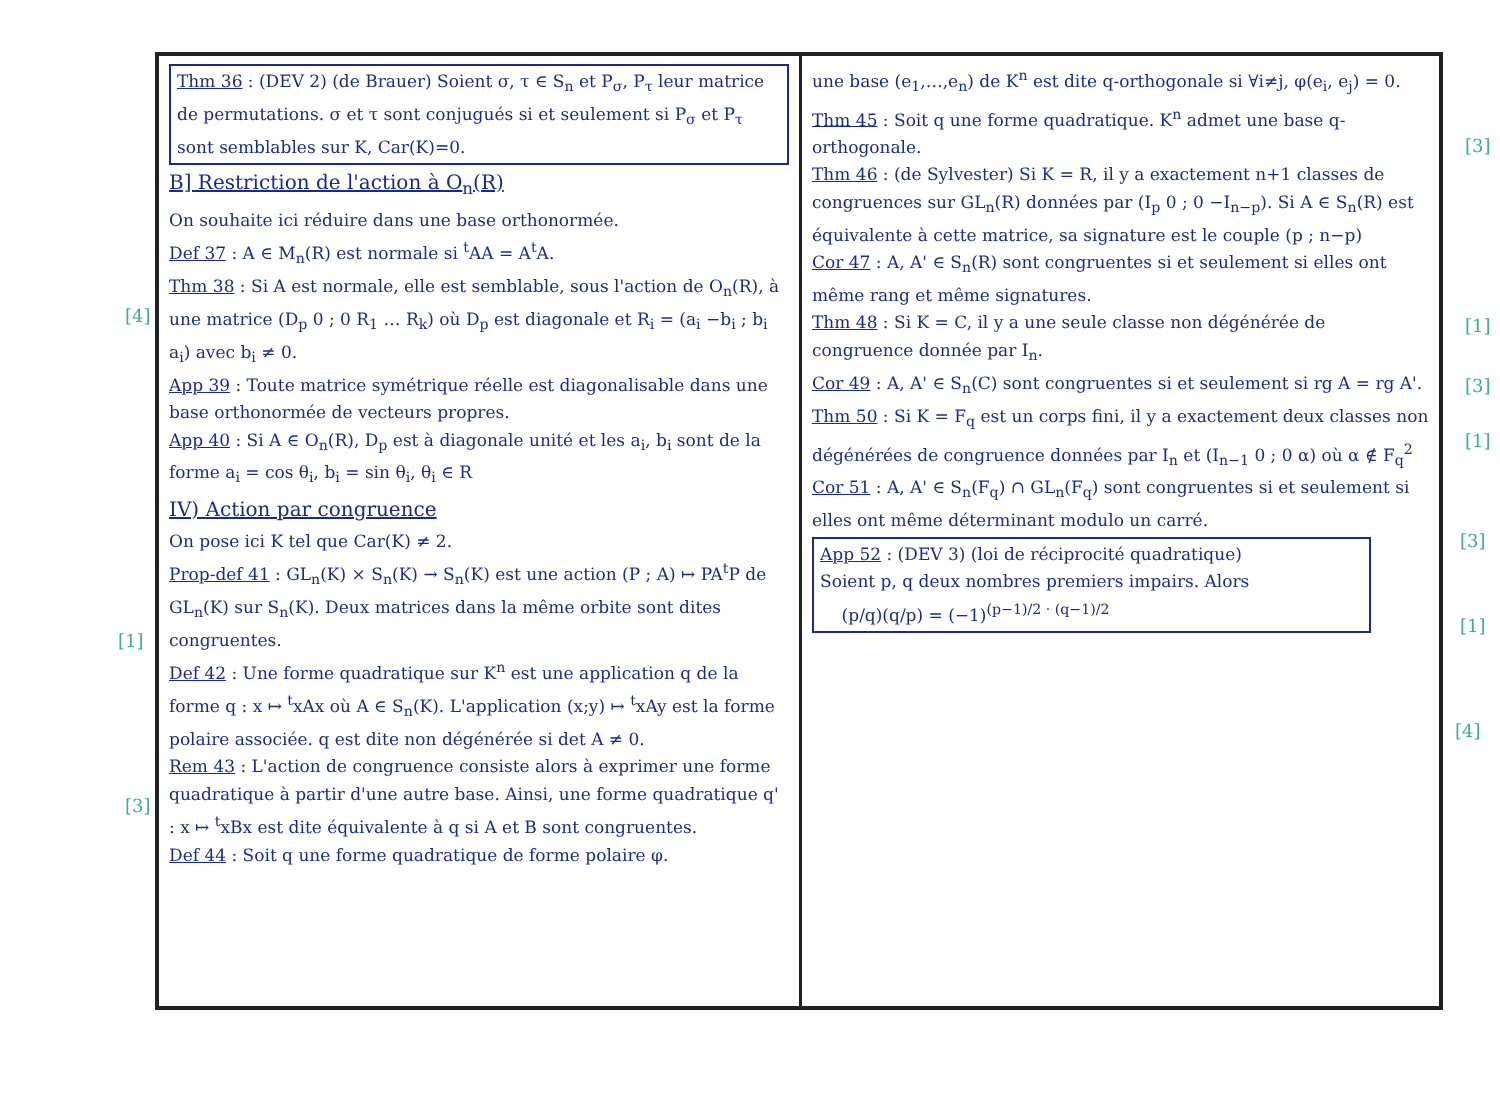Thm 36 : (DEV 2) (de Brauer) Soient σ, τ ∈ S<sub>n</sub> et P<sub>σ</sub>, P<sub>τ</sub> leur matrice de permutations. σ et τ sont conjugués si et seulement si P<sub>σ</sub> et P<sub>τ</sub> sont semblables sur K, Car(K)=0.
B] Restriction de l'action à O<sub>n</sub>(R)
On souhaite ici réduire dans une base orthonormée.
Def 37 : A ∈ M<sub>n</sub>(R) est normale si <sup>t</sup>AA = A<sup>t</sup>A.
Thm 38 : Si A est normale, elle est semblable, sous l'action de O<sub>n</sub>(R), à une matrice (D<sub>p</sub> 0 ; 0 R<sub>1</sub> … R<sub>k</sub>) où D<sub>p</sub> est diagonale et R<sub>i</sub> = (a<sub>i</sub> −b<sub>i</sub> ; b<sub>i</sub> a<sub>i</sub>) avec b<sub>i</sub> ≠ 0.
App 39 : Toute matrice symétrique réelle est diagonalisable dans une base orthonormée de vecteurs propres.
App 40 : Si A ∈ O<sub>n</sub>(R), D<sub>p</sub> est à diagonale unité et les a<sub>i</sub>, b<sub>i</sub> sont de la forme a<sub>i</sub> = cos θ<sub>i</sub>, b<sub>i</sub> = sin θ<sub>i</sub>, θ<sub>i</sub> ∈ R
IV) Action par congruence
On pose ici K tel que Car(K) ≠ 2.
Prop-def 41 : GL<sub>n</sub>(K) × S<sub>n</sub>(K) → S<sub>n</sub>(K) est une action (P ; A) ↦ PA<sup>t</sup>P de GL<sub>n</sub>(K) sur S<sub>n</sub>(K). Deux matrices dans la même orbite sont dites congruentes.
Def 42 : Une forme quadratique sur K<sup>n</sup> est une application q de la forme q : x ↦ <sup>t</sup>xAx où A ∈ S<sub>n</sub>(K). L'application (x;y) ↦ <sup>t</sup>xAy est la forme polaire associée. q est dite non dégénérée si det A ≠ 0.
Rem 43 : L'action de congruence consiste alors à exprimer une forme quadratique à partir d'une autre base. Ainsi, une forme quadratique q' : x ↦ <sup>t</sup>xBx est dite équivalente à q si A et B sont congruentes.
Def 44 : Soit q une forme quadratique de forme polaire φ.
une base (e<sub>1</sub>,…,e<sub>n</sub>) de K<sup>n</sup> est dite q-orthogonale si ∀i≠j, φ(e<sub>i</sub>, e<sub>j</sub>) = 0.
Thm 45 : Soit q une forme quadratique. K<sup>n</sup> admet une base q-orthogonale.
Thm 46 : (de Sylvester) Si K = R, il y a exactement n+1 classes de congruences sur GL<sub>n</sub>(R) données par (I<sub>p</sub> 0 ; 0 −I<sub>n−p</sub>). Si A ∈ S<sub>n</sub>(R) est équivalente à cette matrice, sa signature est le couple (p ; n−p)
Cor 47 : A, A' ∈ S<sub>n</sub>(R) sont congruentes si et seulement si elles ont même rang et même signatures.
Thm 48 : Si K = C, il y a une seule classe non dégénérée de congruence donnée par I<sub>n</sub>.
Cor 49 : A, A' ∈ S<sub>n</sub>(C) sont congruentes si et seulement si rg A = rg A'.
Thm 50 : Si K = F<sub>q</sub> est un corps fini, il y a exactement deux classes non dégénérées de congruence données par I<sub>n</sub> et (I<sub>n−1</sub> 0 ; 0 α) où α ∉ F<sub>q</sub><sup>2</sup>
Cor 51 : A, A' ∈ S<sub>n</sub>(F<sub>q</sub>) ∩ GL<sub>n</sub>(F<sub>q</sub>) sont congruentes si et seulement si elles ont même déterminant modulo un carré.
App 52 : (DEV 3) (loi de réciprocité quadratique)
Soient p, q deux nombres premiers impairs. Alors
(p/q)(q/p) = (−1)<sup>(p−1)/2 · (q−1)/2</sup>
[4]
[1]
[3]
[3]
[1]
[3]
[1]
[3]
[1]
[4]